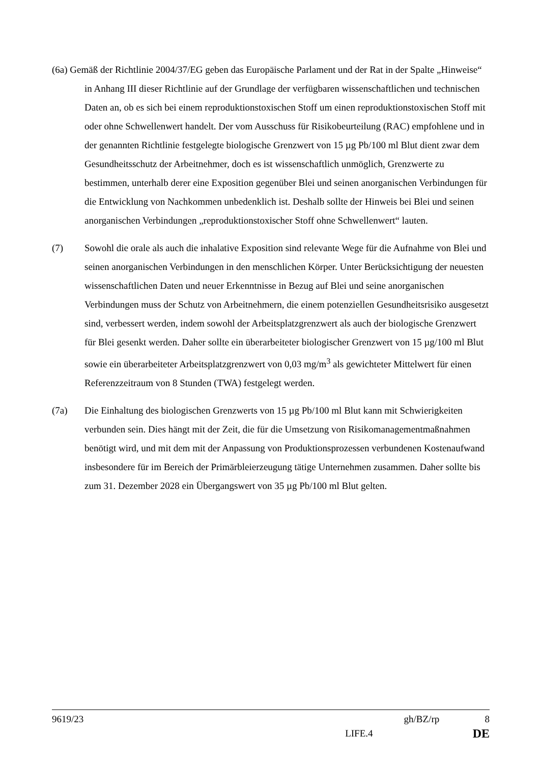(6a) Gemäß der Richtlinie 2004/37/EG geben das Europäische Parlament und der Rat in der Spalte „Hinweise“ in Anhang III dieser Richtlinie auf der Grundlage der verfügbaren wissenschaftlichen und technischen Daten an, ob es sich bei einem reproduktionstoxischen Stoff um einen reproduktionstoxischen Stoff mit oder ohne Schwellenwert handelt. Der vom Ausschuss für Risikobeurteilung (RAC) empfohlene und in der genannten Richtlinie festgelegte biologische Grenzwert von 15 µg Pb/100 ml Blut dient zwar dem Gesundheitsschutz der Arbeitnehmer, doch es ist wissenschaftlich unmöglich, Grenzwerte zu bestimmen, unterhalb derer eine Exposition gegenüber Blei und seinen anorganischen Verbindungen für die Entwicklung von Nachkommen unbedenklich ist. Deshalb sollte der Hinweis bei Blei und seinen anorganischen Verbindungen „reproduktionstoxischer Stoff ohne Schwellenwert“ lauten.
(7) Sowohl die orale als auch die inhalative Exposition sind relevante Wege für die Aufnahme von Blei und seinen anorganischen Verbindungen in den menschlichen Körper. Unter Berücksichtigung der neuesten wissenschaftlichen Daten und neuer Erkenntnisse in Bezug auf Blei und seine anorganischen Verbindungen muss der Schutz von Arbeitnehmern, die einem potenziellen Gesundheitsrisiko ausgesetzt sind, verbessert werden, indem sowohl der Arbeitsplatzgrenzwert als auch der biologische Grenzwert für Blei gesenkt werden. Daher sollte ein überarbeiteter biologischer Grenzwert von 15 µg/100 ml Blut sowie ein überarbeiteter Arbeitsplatzgrenzwert von 0,03 mg/m<sup>3</sup> als gewichteter Mittelwert für einen Referenzzeitraum von 8 Stunden (TWA) festgelegt werden.
(7a) Die Einhaltung des biologischen Grenzwerts von 15 µg Pb/100 ml Blut kann mit Schwierigkeiten verbunden sein. Dies hängt mit der Zeit, die für die Umsetzung von Risikomanagementmaßnahmen benötigt wird, und mit dem mit der Anpassung von Produktionsprozessen verbundenen Kostenaufwand insbesondere für im Bereich der Primärbleierzeugung tätige Unternehmen zusammen. Daher sollte bis zum 31. Dezember 2028 ein Übergangswert von 35 µg Pb/100 ml Blut gelten.
9619/23 gh/BZ/rp 8
LIFE.4 DE